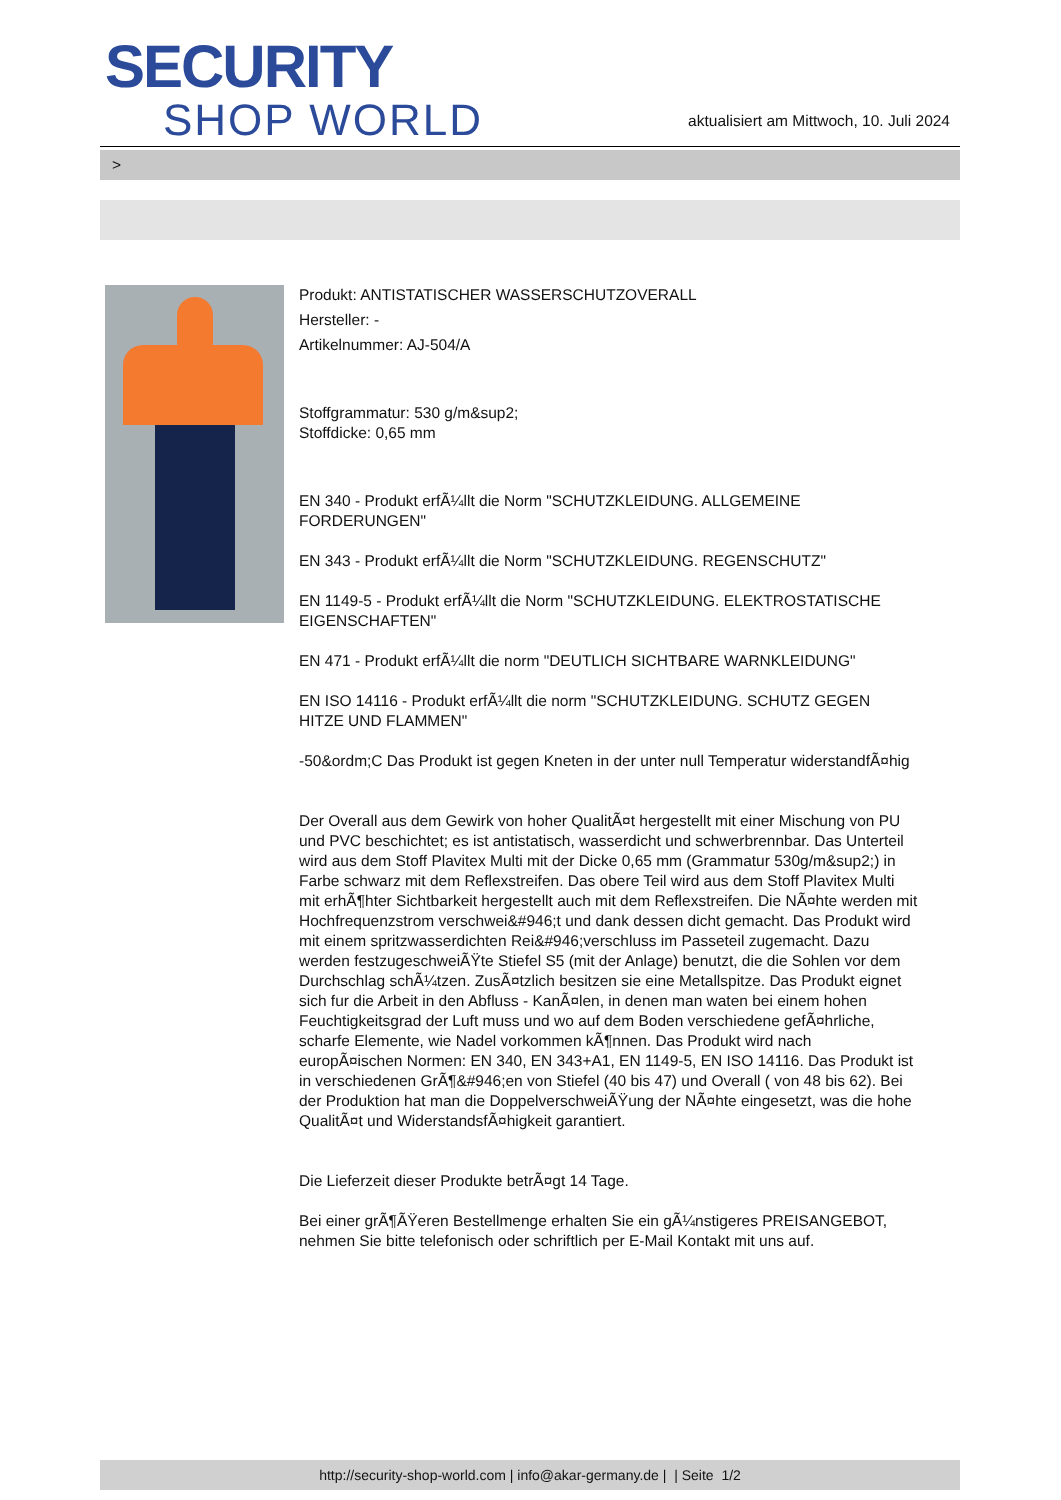SECURITY
SHOP WORLD
aktualisiert am Mittwoch, 10. Juli 2024
>
Produkt: ANTISTATISCHER WASSERSCHUTZOVERALL
Hersteller: -
Artikelnummer: AJ-504/A
Stoffgrammatur: 530 g/m&sup2;
Stoffdicke: 0,65 mm
EN 340 - Produkt erfÃ¼llt die Norm "SCHUTZKLEIDUNG. ALLGEMEINE FORDERUNGEN"
EN 343 - Produkt erfÃ¼llt die Norm "SCHUTZKLEIDUNG. REGENSCHUTZ"
EN 1149-5 - Produkt erfÃ¼llt die Norm "SCHUTZKLEIDUNG. ELEKTROSTATISCHE EIGENSCHAFTEN"
EN 471 - Produkt erfÃ¼llt die norm "DEUTLICH SICHTBARE WARNKLEIDUNG"
EN ISO 14116 - Produkt erfÃ¼llt die norm "SCHUTZKLEIDUNG. SCHUTZ GEGEN HITZE UND FLAMMEN"
-50&ordm;C Das Produkt ist gegen Kneten in der unter null Temperatur widerstandfÃ¤hig
Der Overall aus dem Gewirk von hoher QualitÃ¤t hergestellt mit einer Mischung von PU und PVC beschichtet; es ist antistatisch, wasserdicht und schwerbrennbar. Das Unterteil wird aus dem Stoff Plavitex Multi mit der Dicke 0,65 mm (Grammatur 530g/m&sup2;) in Farbe schwarz mit dem Reflexstreifen. Das obere Teil wird aus dem Stoff Plavitex Multi mit erhÃ¶hter Sichtbarkeit hergestellt auch mit dem Reflexstreifen. Die NÃ¤hte werden mit Hochfrequenzstrom verschwei&#946;t und dank dessen dicht gemacht. Das Produkt wird mit einem spritzwasserdichten Rei&#946;verschluss im Passeteil zugemacht. Dazu werden festzugeschweiÃŸte Stiefel S5 (mit der Anlage) benutzt, die die Sohlen vor dem Durchschlag schÃ¼tzen. ZusÃ¤tzlich besitzen sie eine Metallspitze. Das Produkt eignet sich fur die Arbeit in den Abfluss - KanÃ¤len, in denen man waten bei einem hohen Feuchtigkeitsgrad der Luft muss und wo auf dem Boden verschiedene gefÃ¤hrliche, scharfe Elemente, wie Nadel vorkommen kÃ¶nnen. Das Produkt wird nach europÃ¤ischen Normen: EN 340, EN 343+A1, EN 1149-5, EN ISO 14116. Das Produkt ist in verschiedenen GrÃ¶&#946;en von Stiefel (40 bis 47) und Overall ( von 48 bis 62). Bei der Produktion hat man die DoppelverschweiÃŸung der NÃ¤hte eingesetzt, was die hohe QualitÃ¤t und WiderstandsfÃ¤higkeit garantiert.
Die Lieferzeit dieser Produkte betrÃ¤gt 14 Tage.
Bei einer grÃ¶ÃŸeren Bestellmenge erhalten Sie ein gÃ¼nstigeres PREISANGEBOT, nehmen Sie bitte telefonisch oder schriftlich per E-Mail Kontakt mit uns auf.
http://security-shop-world.com | info@akar-germany.de | | Seite 1/2